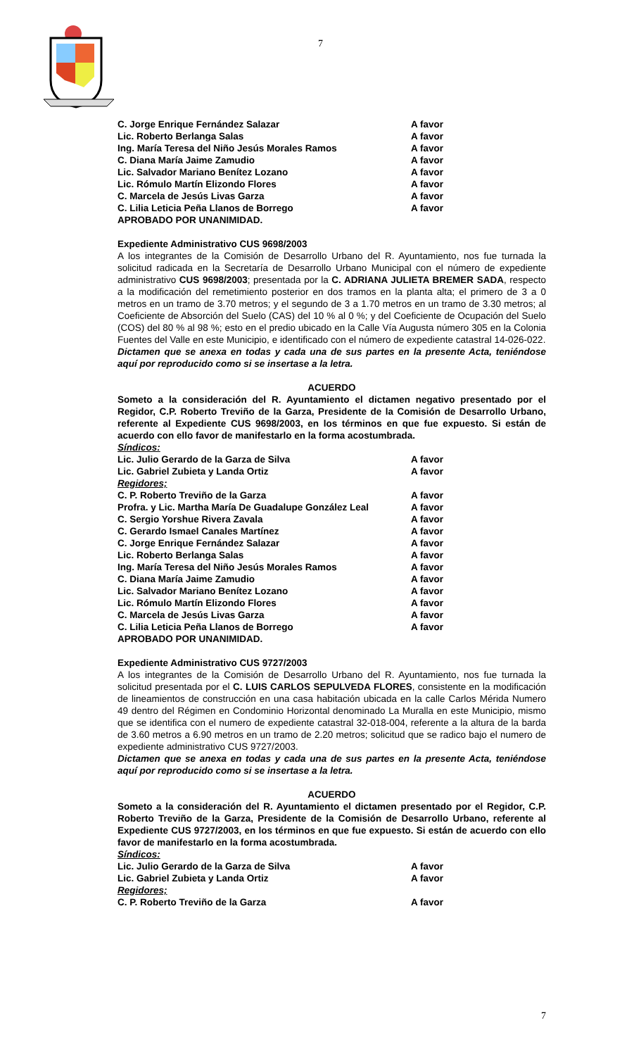7
C. Jorge Enrique Fernández Salazar A favor
Lic. Roberto Berlanga Salas A favor
Ing. María Teresa del Niño Jesús Morales Ramos A favor
C. Diana María Jaime Zamudio A favor
Lic. Salvador Mariano Benítez Lozano A favor
Lic. Rómulo Martín Elizondo Flores A favor
C. Marcela de Jesús Livas Garza A favor
C. Lilia Leticia Peña Llanos de Borrego A favor
APROBADO POR UNANIMIDAD.
Expediente Administrativo CUS 9698/2003
A los integrantes de la Comisión de Desarrollo Urbano del R. Ayuntamiento, nos fue turnada la solicitud radicada en la Secretaría de Desarrollo Urbano Municipal con el número de expediente administrativo CUS 9698/2003; presentada por la C. ADRIANA JULIETA BREMER SADA, respecto a la modificación del remetimiento posterior en dos tramos en la planta alta; el primero de 3 a 0 metros en un tramo de 3.70 metros; y el segundo de 3 a 1.70 metros en un tramo de 3.30 metros; al Coeficiente de Absorción del Suelo (CAS) del 10 % al 0 %; y del Coeficiente de Ocupación del Suelo (COS) del 80 % al 98 %; esto en el predio ubicado en la Calle Vía Augusta número 305 en la Colonia Fuentes del Valle en este Municipio, e identificado con el número de expediente catastral 14-026-022.
Dictamen que se anexa en todas y cada una de sus partes en la presente Acta, teniéndose aquí por reproducido como si se insertase a la letra.
ACUERDO
Someto a la consideración del R. Ayuntamiento el dictamen negativo presentado por el Regidor, C.P. Roberto Treviño de la Garza, Presidente de la Comisión de Desarrollo Urbano, referente al Expediente CUS 9698/2003, en los términos en que fue expuesto. Si están de acuerdo con ello favor de manifestarlo en la forma acostumbrada.
Síndicos:
Lic. Julio Gerardo de la Garza de Silva A favor
Lic. Gabriel Zubieta y Landa Ortiz A favor
Regidores;
C. P. Roberto Treviño de la Garza A favor
Profra. y Lic. Martha María De Guadalupe González Leal A favor
C. Sergio Yorshue Rivera Zavala A favor
C. Gerardo Ismael Canales Martínez A favor
C. Jorge Enrique Fernández Salazar A favor
Lic. Roberto Berlanga Salas A favor
Ing. María Teresa del Niño Jesús Morales Ramos A favor
C. Diana María Jaime Zamudio A favor
Lic. Salvador Mariano Benítez Lozano A favor
Lic. Rómulo Martín Elizondo Flores A favor
C. Marcela de Jesús Livas Garza A favor
C. Lilia Leticia Peña Llanos de Borrego A favor
APROBADO POR UNANIMIDAD.
Expediente Administrativo CUS 9727/2003
A los integrantes de la Comisión de Desarrollo Urbano del R. Ayuntamiento, nos fue turnada la solicitud presentada por el C. LUIS CARLOS SEPULVEDA FLORES, consistente en la modificación de lineamientos de construcción en una casa habitación ubicada en la calle Carlos Mérida Numero 49 dentro del Régimen en Condominio Horizontal denominado La Muralla en este Municipio, mismo que se identifica con el numero de expediente catastral 32-018-004, referente a la altura de la barda de 3.60 metros a 6.90 metros en un tramo de 2.20 metros; solicitud que se radico bajo el numero de expediente administrativo CUS 9727/2003.
Dictamen que se anexa en todas y cada una de sus partes en la presente Acta, teniéndose aquí por reproducido como si se insertase a la letra.
ACUERDO
Someto a la consideración del R. Ayuntamiento el dictamen presentado por el Regidor, C.P. Roberto Treviño de la Garza, Presidente de la Comisión de Desarrollo Urbano, referente al Expediente CUS 9727/2003, en los términos en que fue expuesto. Si están de acuerdo con ello favor de manifestarlo en la forma acostumbrada.
Síndicos:
Lic. Julio Gerardo de la Garza de Silva A favor
Lic. Gabriel Zubieta y Landa Ortiz A favor
Regidores;
C. P. Roberto Treviño de la Garza A favor
7